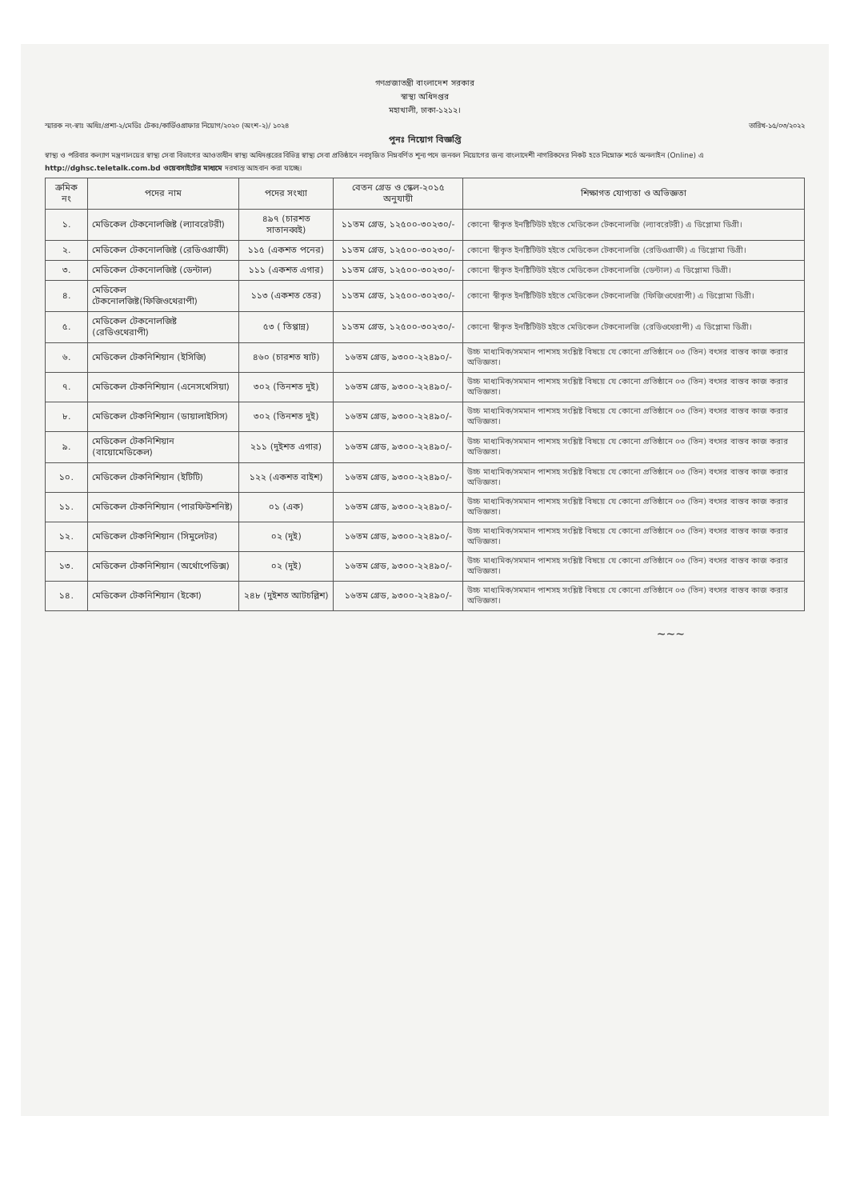গণপ্রজাতন্ত্রী বাংলাদেশ সরকার
স্বাস্থ্য অধিদপ্তর
মহাখালী, ঢাকা-১২১২।
স্মারক নং-স্বাঃ অধিঃ/প্রশা-২/মেডিঃ টেকঃ/কার্ডিওগ্রাফার নিয়োগ/২০২০ (অংশ-২)/ ১০২৪ তারিখ-১৫/০৩/২০২২
পুনঃ নিয়োগ বিজ্ঞপ্তি
স্বাস্থ্য ও পরিবার কল্যাণ মন্ত্রণালয়ের স্বাস্থ্য সেবা বিভাগের আওতাধীন স্বাস্থ্য অধিদপ্তরের বিভিন্ন স্বাস্থ্য সেবা প্রতিষ্ঠানে নবসৃজিত নিম্নবর্ণিত শূন্য পদে জনবল নিয়োগের জন্য বাংলাদেশী নাগরিকদের নিকট হতে নিম্নোক্ত শর্তে অনলাইন (Online) এ http://dghsc.teletalk.com.bd ওয়েবসাইটের মাধ্যমে দরখাস্ত আহবান করা যাচ্ছে।
| ক্রমিক নং | পদের নাম | পদের সংখ্যা | বেতন গ্রেড ও স্কেল-২০১৫ অনুযায়ী | শিক্ষাগত যোগ্যতা ও অভিজ্ঞতা |
| --- | --- | --- | --- | --- |
| ১. | মেডিকেল টেকনোলজিষ্ট (ল্যাবরেটরী) | ৪৯৭ (চারশত সাতানব্বই) | ১১তম গ্রেড, ১২৫০০-৩০২৩০/- | কোনো স্বীকৃত ইনষ্টিটিউট হইতে মেডিকেল টেকনোলজি (ল্যাবরেটরী) এ ডিপ্লোমা ডিগ্রী। |
| ২. | মেডিকেল টেকনোলজিষ্ট (রেডিওগ্রাফী) | ১১৫ (একশত পনের) | ১১তম গ্রেড, ১২৫০০-৩০২৩০/- | কোনো স্বীকৃত ইনষ্টিটিউট হইতে মেডিকেল টেকনোলজি (রেডিওগ্রাফী) এ ডিপ্লোমা ডিগ্রী। |
| ৩. | মেডিকেল টেকনোলজিষ্ট (ডেন্টাল) | ১১১ (একশত এগার) | ১১তম গ্রেড, ১২৫০০-৩০২৩০/- | কোনো স্বীকৃত ইনষ্টিটিউট হইতে মেডিকেল টেকনোলজি (ডেন্টাল) এ ডিপ্লোমা ডিগ্রী। |
| ৪. | মেডিকেল টেকনোলজিষ্ট(ফিজিওথেরাপী) | ১১৩ (একশত তের) | ১১তম গ্রেড, ১২৫০০-৩০২৩০/- | কোনো স্বীকৃত ইনষ্টিটিউট হইতে মেডিকেল টেকনোলজি (ফিজিওথেরাপী) এ ডিপ্লোমা ডিগ্রী। |
| ৫. | মেডিকেল টেকনোলজিষ্ট (রেডিওথেরাপী) | ৫৩ ( তিপ্পান্ন) | ১১তম গ্রেড, ১২৫০০-৩০২৩০/- | কোনো স্বীকৃত ইনষ্টিটিউট হইতে মেডিকেল টেকনোলজি (রেডিওথেরাপী) এ ডিপ্লোমা ডিগ্রী। |
| ৬. | মেডিকেল টেকনিশিয়ান (ইসিজি) | ৪৬০ (চারশত ষাট) | ১৬তম গ্রেড, ৯৩০০-২২৪৯০/- | উচ্চ মাধ্যমিক/সমমান পাশসহ সংশ্লিষ্ট বিষয়ে যে কোনো প্রতিষ্ঠানে ০৩ (তিন) বৎসর বাস্তব কাজ করার অভিজ্ঞতা। |
| ৭. | মেডিকেল টেকনিশিয়ান (এনেসথেসিয়া) | ৩০২ (তিনশত দুই) | ১৬তম গ্রেড, ৯৩০০-২২৪৯০/- | উচ্চ মাধ্যমিক/সমমান পাশসহ সংশ্লিষ্ট বিষয়ে যে কোনো প্রতিষ্ঠানে ০৩ (তিন) বৎসর বাস্তব কাজ করার অভিজ্ঞতা। |
| ৮. | মেডিকেল টেকনিশিয়ান (ডায়ালাইসিস) | ৩০২ (তিনশত দুই) | ১৬তম গ্রেড, ৯৩০০-২২৪৯০/- | উচ্চ মাধ্যমিক/সমমান পাশসহ সংশ্লিষ্ট বিষয়ে যে কোনো প্রতিষ্ঠানে ০৩ (তিন) বৎসর বাস্তব কাজ করার অভিজ্ঞতা। |
| ৯. | মেডিকেল টেকনিশিয়ান (বায়োমেডিকেল) | ২১১ (দুইশত এগার) | ১৬তম গ্রেড, ৯৩০০-২২৪৯০/- | উচ্চ মাধ্যমিক/সমমান পাশসহ সংশ্লিষ্ট বিষয়ে যে কোনো প্রতিষ্ঠানে ০৩ (তিন) বৎসর বাস্তব কাজ করার অভিজ্ঞতা। |
| ১০. | মেডিকেল টেকনিশিয়ান (ইটিটি) | ১২২ (একশত বাইশ) | ১৬তম গ্রেড, ৯৩০০-২২৪৯০/- | উচ্চ মাধ্যমিক/সমমান পাশসহ সংশ্লিষ্ট বিষয়ে যে কোনো প্রতিষ্ঠানে ০৩ (তিন) বৎসর বাস্তব কাজ করার অভিজ্ঞতা। |
| ১১. | মেডিকেল টেকনিশিয়ান (পারফিউশনিষ্ট) | ০১ (এক) | ১৬তম গ্রেড, ৯৩০০-২২৪৯০/- | উচ্চ মাধ্যমিক/সমমান পাশসহ সংশ্লিষ্ট বিষয়ে যে কোনো প্রতিষ্ঠানে ০৩ (তিন) বৎসর বাস্তব কাজ করার অভিজ্ঞতা। |
| ১২. | মেডিকেল টেকনিশিয়ান (সিমুলেটর) | ০২ (দুই) | ১৬তম গ্রেড, ৯৩০০-২২৪৯০/- | উচ্চ মাধ্যমিক/সমমান পাশসহ সংশ্লিষ্ট বিষয়ে যে কোনো প্রতিষ্ঠানে ০৩ (তিন) বৎসর বাস্তব কাজ করার অভিজ্ঞতা। |
| ১৩. | মেডিকেল টেকনিশিয়ান (অর্থোপেডিক্স) | ০২ (দুই) | ১৬তম গ্রেড, ৯৩০০-২২৪৯০/- | উচ্চ মাধ্যমিক/সমমান পাশসহ সংশ্লিষ্ট বিষয়ে যে কোনো প্রতিষ্ঠানে ০৩ (তিন) বৎসর বাস্তব কাজ করার অভিজ্ঞতা। |
| ১৪. | মেডিকেল টেকনিশিয়ান (ইকো) | ২৪৮ (দুইশত আটচল্লিশ) | ১৬তম গ্রেড, ৯৩০০-২২৪৯০/- | উচ্চ মাধ্যমিক/সমমান পাশসহ সংশ্লিষ্ট বিষয়ে যে কোনো প্রতিষ্ঠানে ০৩ (তিন) বৎসর বাস্তব কাজ করার অভিজ্ঞতা। |
~~~